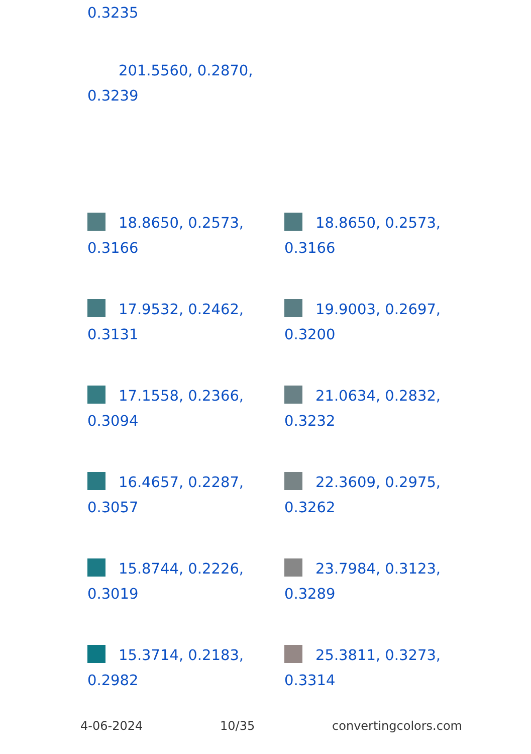0.3235
201.5560, 0.2870,
0.3239
18.8650, 0.2573,
0.3166
18.8650, 0.2573,
0.3166
17.9532, 0.2462,
0.3131
19.9003, 0.2697,
0.3200
17.1558, 0.2366,
0.3094
21.0634, 0.2832,
0.3232
16.4657, 0.2287,
0.3057
22.3609, 0.2975,
0.3262
15.8744, 0.2226,
0.3019
23.7984, 0.3123,
0.3289
15.3714, 0.2183,
0.2982
25.3811, 0.3273,
0.3314
4-06-2024 10/35 convertingcolors.com